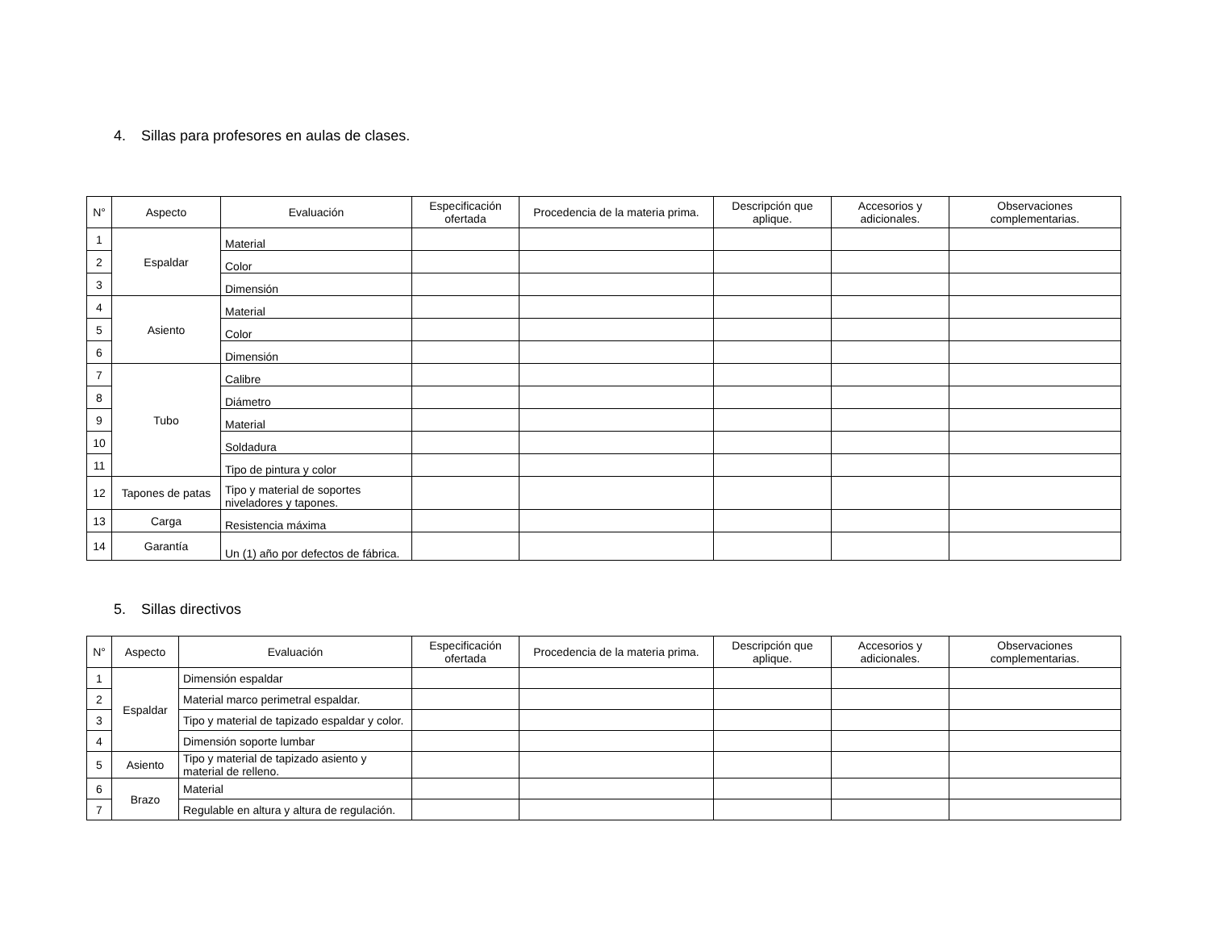4. Sillas para profesores en aulas de clases.
| N° | Aspecto | Evaluación | Especificación ofertada | Procedencia de la materia prima. | Descripción que aplique. | Accesorios y adicionales. | Observaciones complementarias. |
| --- | --- | --- | --- | --- | --- | --- | --- |
| 1 | Espaldar | Material | | | | | |
| 2 | | Color | | | | | |
| 3 | | Dimensión | | | | | |
| 4 | Asiento | Material | | | | | |
| 5 | | Color | | | | | |
| 6 | | Dimensión | | | | | |
| 7 | Tubo | Calibre | | | | | |
| 8 | | Diámetro | | | | | |
| 9 | | Material | | | | | |
| 10 | | Soldadura | | | | | |
| 11 | | Tipo de pintura y color | | | | | |
| 12 | Tapones de patas | Tipo y material de soportes niveladores y tapones. | | | | | |
| 13 | Carga | Resistencia máxima | | | | | |
| 14 | Garantía | Un (1) año por defectos de fábrica. | | | | | |
5. Sillas directivos
| N° | Aspecto | Evaluación | Especificación ofertada | Procedencia de la materia prima. | Descripción que aplique. | Accesorios y adicionales. | Observaciones complementarias. |
| --- | --- | --- | --- | --- | --- | --- | --- |
| 1 | Espaldar | Dimensión espaldar | | | | | |
| 2 | | Material marco perimetral espaldar. | | | | | |
| 3 | | Tipo y material de tapizado espaldar y color. | | | | | |
| 4 | | Dimensión soporte lumbar | | | | | |
| 5 | Asiento | Tipo y material de tapizado asiento y material de relleno. | | | | | |
| 6 | Brazo | Material | | | | | |
| 7 | | Regulable en altura y altura de regulación. | | | | | |